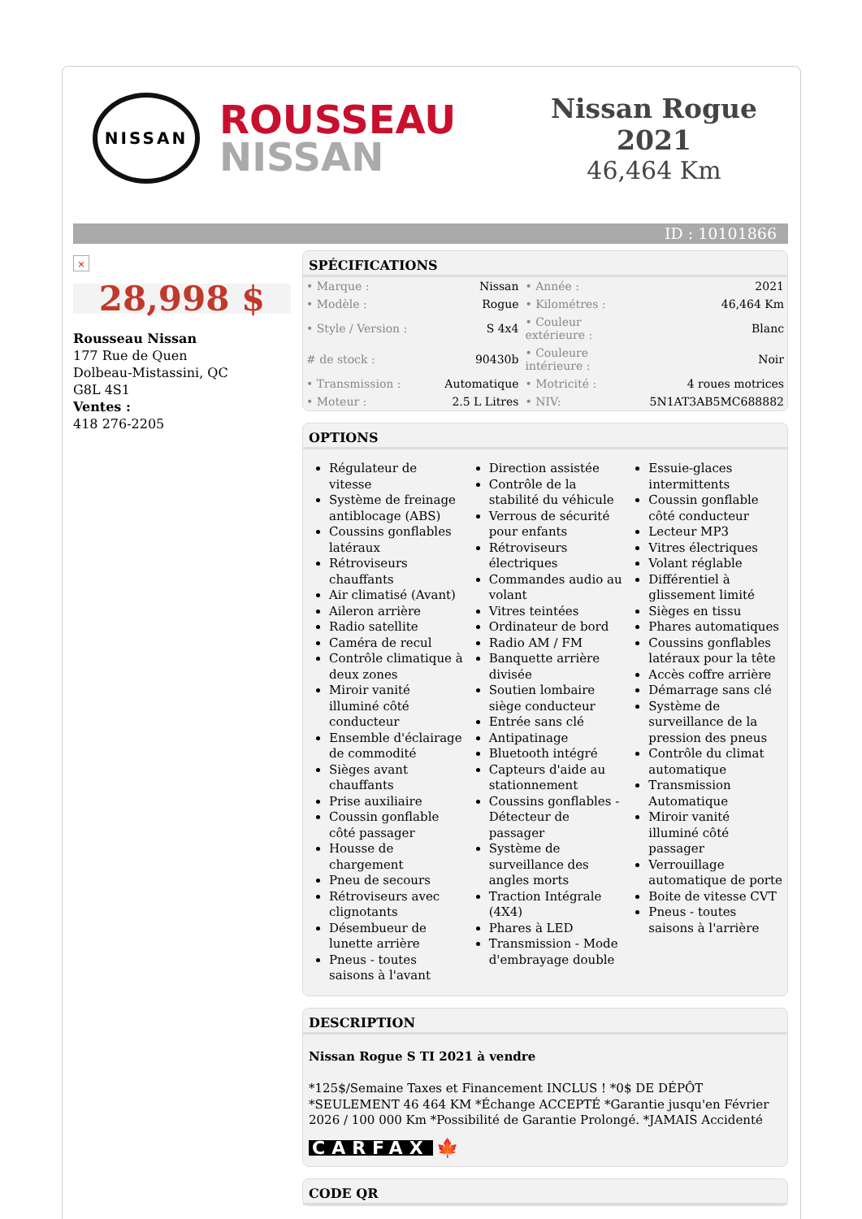NISSAN
ROUSSEAU
NISSAN
Nissan Rogue 2021
46,464 Km
ID : 10101866
×
28,998 $
Rousseau Nissan
177 Rue de Quen
Dolbeau-Mistassini, QC
G8L 4S1
Ventes :
418 276-2205
SPÉCIFICATIONS
| • Marque : | Nissan | • Année : | 2021 |
| • Modèle : | Rogue | • Kilométres : | 46,464 Km |
| • Style / Version : | S 4x4 | • Couleur extérieure : | Blanc |
| # de stock : | 90430b | • Couleure intérieure : | Noir |
| • Transmission : | Automatique | • Motricité : | 4 roues motrices |
| • Moteur : | 2.5 L Litres | • NIV: | 5N1AT3AB5MC688882 |
OPTIONS
Régulateur de vitesse
Système de freinage antiblocage (ABS)
Coussins gonflables latéraux
Rétroviseurs chauffants
Air climatisé (Avant)
Aileron arrière
Radio satellite
Caméra de recul
Contrôle climatique à deux zones
Miroir vanité illuminé côté conducteur
Ensemble d'éclairage de commodité
Sièges avant chauffants
Prise auxiliaire
Coussin gonflable côté passager
Housse de chargement
Pneu de secours
Rétroviseurs avec clignotants
Désembueur de lunette arrière
Pneus - toutes saisons à l'avant
Direction assistée
Contrôle de la stabilité du véhicule
Verrous de sécurité pour enfants
Rétroviseurs électriques
Commandes audio au volant
Vitres teintées
Ordinateur de bord
Radio AM / FM
Banquette arrière divisée
Soutien lombaire siège conducteur
Entrée sans clé
Antipatinage
Bluetooth intégré
Capteurs d'aide au stationnement
Coussins gonflables - Détecteur de passager
Système de surveillance des angles morts
Traction Intégrale (4X4)
Phares à LED
Transmission - Mode d'embrayage double
Essuie-glaces intermittents
Coussin gonflable côté conducteur
Lecteur MP3
Vitres électriques
Volant réglable
Différentiel à glissement limité
Sièges en tissu
Phares automatiques
Coussins gonflables latéraux pour la tête
Accès coffre arrière
Démarrage sans clé
Système de surveillance de la pression des pneus
Contrôle du climat automatique
Transmission Automatique
Miroir vanité illuminé côté passager
Verrouillage automatique de porte
Boite de vitesse CVT
Pneus - toutes saisons à l'arrière
DESCRIPTION
Nissan Rogue S TI 2021 à vendre
*125$/Semaine Taxes et Financement INCLUS ! *0$ DE DÉPÔT *SEULEMENT 46 464 KM *Échange ACCEPTÉ *Garantie jusqu'en Février 2026 / 100 000 Km *Possibilité de Garantie Prolongé. *JAMAIS Accidenté
CARFAX 🍁
CODE QR